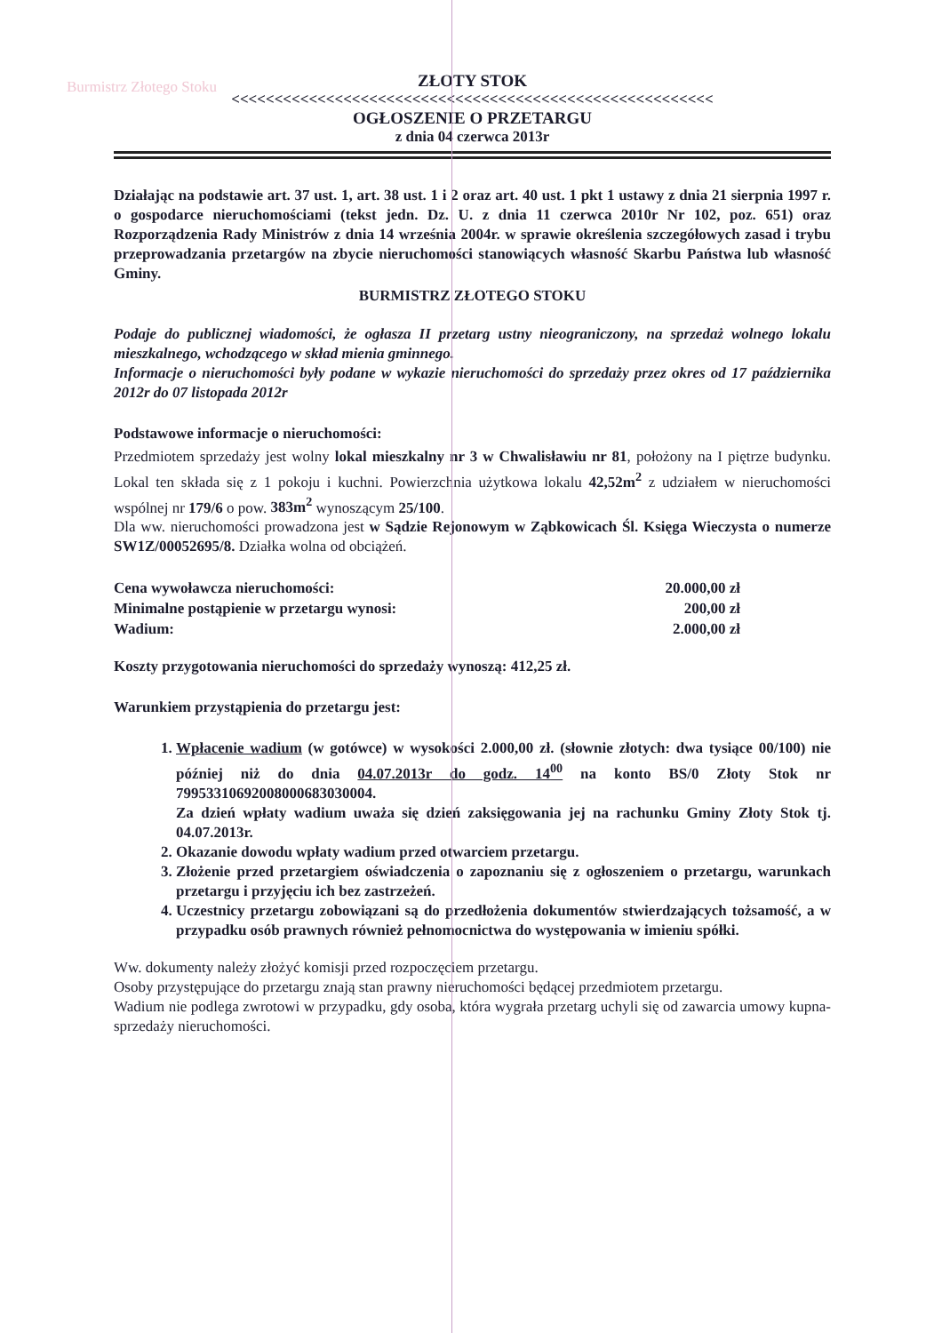Burmistrz Złotego Stoku
ZŁOTY STOK
<<<<<<<<<<<<<<<<<<<<<<<<<<<<<<<<<<<<<<<<<<<<<<<<<<<<<<<<
OGŁOSZENIE O PRZETARGU
z dnia 04 czerwca 2013r
Działając na podstawie art. 37 ust. 1, art. 38 ust. 1 i 2 oraz art. 40 ust. 1 pkt 1 ustawy z dnia 21 sierpnia 1997 r. o gospodarce nieruchomościami (tekst jedn. Dz. U. z dnia 11 czerwca 2010r Nr 102, poz. 651) oraz Rozporządzenia Rady Ministrów z dnia 14 września 2004r. w sprawie określenia szczegółowych zasad i trybu przeprowadzania przetargów na zbycie nieruchomości stanowiących własność Skarbu Państwa lub własność Gminy.
BURMISTRZ ZŁOTEGO STOKU
Podaje do publicznej wiadomości, że ogłasza II przetarg ustny nieograniczony, na sprzedaż wolnego lokalu mieszkalnego, wchodzącego w skład mienia gminnego.
Informacje o nieruchomości były podane w wykazie nieruchomości do sprzedaży przez okres od 17 października 2012r do 07 listopada 2012r
Podstawowe informacje o nieruchomości:
Przedmiotem sprzedaży jest wolny lokal mieszkalny nr 3 w Chwalisławiu nr 81, położony na I piętrze budynku. Lokal ten składa się z 1 pokoju i kuchni. Powierzchnia użytkowa lokalu 42,52m<sup>2</sup> z udziałem w nieruchomości wspólnej nr 179/6 o pow. 383m<sup>2</sup> wynoszącym 25/100.
Dla ww. nieruchomości prowadzona jest w Sądzie Rejonowym w Ząbkowicach Śl. Księga Wieczysta o numerze SW1Z/00052695/8. Działka wolna od obciążeń.
Cena wywoławcza nieruchomości: 20.000,00 zł
Minimalne postąpienie w przetargu wynosi: 200,00 zł
Wadium: 2.000,00 zł
Koszty przygotowania nieruchomości do sprzedaży wynoszą: 412,25 zł.
Warunkiem przystąpienia do przetargu jest:
1. Wpłacenie wadium (w gotówce) w wysokości 2.000,00 zł. (słownie złotych: dwa tysiące 00/100) nie później niż do dnia 04.07.2013r do godz. 14<sup>00</sup> na konto BS/0 Złoty Stok nr 79953310692008000683030004.
Za dzień wpłaty wadium uważa się dzień zaksięgowania jej na rachunku Gminy Złoty Stok tj. 04.07.2013r.
2. Okazanie dowodu wpłaty wadium przed otwarciem przetargu.
3. Złożenie przed przetargiem oświadczenia o zapoznaniu się z ogłoszeniem o przetargu, warunkach przetargu i przyjęciu ich bez zastrzeżeń.
4. Uczestnicy przetargu zobowiązani są do przedłożenia dokumentów stwierdzających tożsamość, a w przypadku osób prawnych również pełnomocnictwa do występowania w imieniu spółki.
Ww. dokumenty należy złożyć komisji przed rozpoczęciem przetargu.
Osoby przystępujące do przetargu znają stan prawny nieruchomości będącej przedmiotem przetargu.
Wadium nie podlega zwrotowi w przypadku, gdy osoba, która wygrała przetarg uchyli się od zawarcia umowy kupna-sprzedaży nieruchomości.